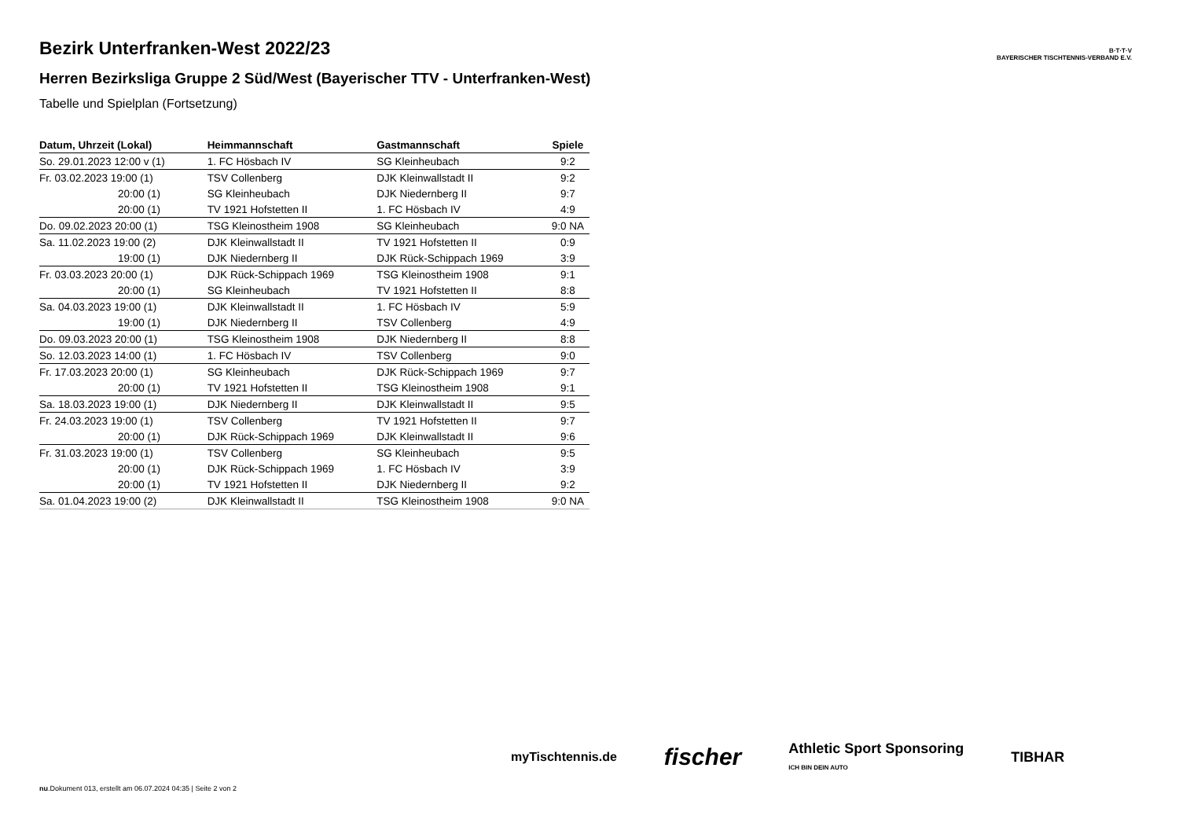B·T·T·V
BAYERISCHER TISCHTENNIS-VERBAND E.V.
Bezirk Unterfranken-West 2022/23
Herren Bezirksliga Gruppe 2 Süd/West (Bayerischer TTV - Unterfranken-West)
Tabelle und Spielplan (Fortsetzung)
| Datum, Uhrzeit (Lokal) | Heimmannschaft | Gastmannschaft | Spiele |
| --- | --- | --- | --- |
| So. 29.01.2023 12:00 v (1) | 1. FC Hösbach IV | SG Kleinheubach | 9:2 |
| Fr. 03.02.2023 19:00 (1) | TSV Collenberg | DJK Kleinwallstadt II | 9:2 |
| 20:00 (1) | SG Kleinheubach | DJK Niedernberg II | 9:7 |
| 20:00 (1) | TV 1921 Hofstetten II | 1. FC Hösbach IV | 4:9 |
| Do. 09.02.2023 20:00 (1) | TSG Kleinostheim 1908 | SG Kleinheubach | 9:0 NA |
| Sa. 11.02.2023 19:00 (2) | DJK Kleinwallstadt II | TV 1921 Hofstetten II | 0:9 |
| 19:00 (1) | DJK Niedernberg II | DJK Rück-Schippach 1969 | 3:9 |
| Fr. 03.03.2023 20:00 (1) | DJK Rück-Schippach 1969 | TSG Kleinostheim 1908 | 9:1 |
| 20:00 (1) | SG Kleinheubach | TV 1921 Hofstetten II | 8:8 |
| Sa. 04.03.2023 19:00 (1) | DJK Kleinwallstadt II | 1. FC Hösbach IV | 5:9 |
| 19:00 (1) | DJK Niedernberg II | TSV Collenberg | 4:9 |
| Do. 09.03.2023 20:00 (1) | TSG Kleinostheim 1908 | DJK Niedernberg II | 8:8 |
| So. 12.03.2023 14:00 (1) | 1. FC Hösbach IV | TSV Collenberg | 9:0 |
| Fr. 17.03.2023 20:00 (1) | SG Kleinheubach | DJK Rück-Schippach 1969 | 9:7 |
| 20:00 (1) | TV 1921 Hofstetten II | TSG Kleinostheim 1908 | 9:1 |
| Sa. 18.03.2023 19:00 (1) | DJK Niedernberg II | DJK Kleinwallstadt II | 9:5 |
| Fr. 24.03.2023 19:00 (1) | TSV Collenberg | TV 1921 Hofstetten II | 9:7 |
| 20:00 (1) | DJK Rück-Schippach 1969 | DJK Kleinwallstadt II | 9:6 |
| Fr. 31.03.2023 19:00 (1) | TSV Collenberg | SG Kleinheubach | 9:5 |
| 20:00 (1) | DJK Rück-Schippach 1969 | 1. FC Hösbach IV | 3:9 |
| 20:00 (1) | TV 1921 Hofstetten II | DJK Niedernberg II | 9:2 |
| Sa. 01.04.2023 19:00 (2) | DJK Kleinwallstadt II | TSG Kleinostheim 1908 | 9:0 NA |
myTischtennis.de fischer Athletic Sport Sponsoring
ICH BIN DEIN AUTO TIBHAR
nu.Dokument 013, erstellt am 06.07.2024 04:35 | Seite 2 von 2